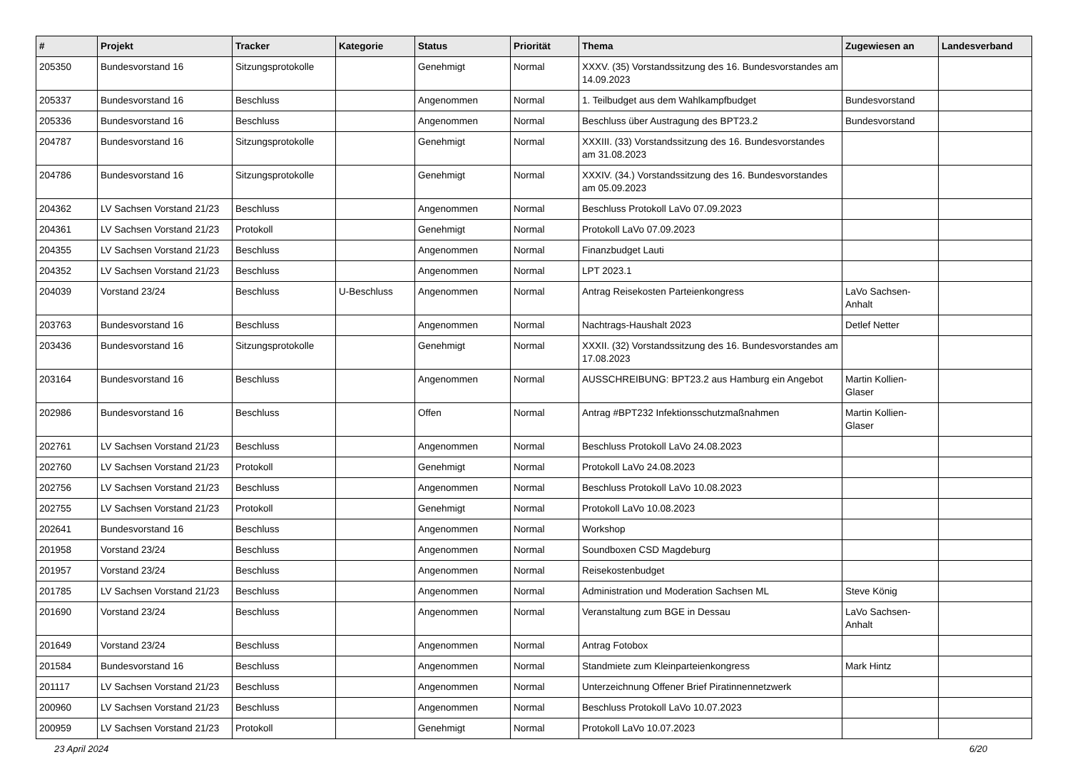| # | Projekt | Tracker | Kategorie | Status | Priorität | Thema | Zugewiesen an | Landesverband |
| --- | --- | --- | --- | --- | --- | --- | --- | --- |
| 205350 | Bundesvorstand 16 | Sitzungsprotokolle | | Genehmigt | Normal | XXXV. (35) Vorstandssitzung des 16. Bundesvorstandes am 14.09.2023 | | |
| 205337 | Bundesvorstand 16 | Beschluss | | Angenommen | Normal | 1. Teilbudget aus dem Wahlkampfbudget | Bundesvorstand | |
| 205336 | Bundesvorstand 16 | Beschluss | | Angenommen | Normal | Beschluss über Austragung des BPT23.2 | Bundesvorstand | |
| 204787 | Bundesvorstand 16 | Sitzungsprotokolle | | Genehmigt | Normal | XXXIII. (33) Vorstandssitzung des 16. Bundesvorstandes am 31.08.2023 | | |
| 204786 | Bundesvorstand 16 | Sitzungsprotokolle | | Genehmigt | Normal | XXXIV. (34.) Vorstandssitzung des 16. Bundesvorstandes am 05.09.2023 | | |
| 204362 | LV Sachsen Vorstand 21/23 | Beschluss | | Angenommen | Normal | Beschluss Protokoll LaVo 07.09.2023 | | |
| 204361 | LV Sachsen Vorstand 21/23 | Protokoll | | Genehmigt | Normal | Protokoll LaVo 07.09.2023 | | |
| 204355 | LV Sachsen Vorstand 21/23 | Beschluss | | Angenommen | Normal | Finanzbudget Lauti | | |
| 204352 | LV Sachsen Vorstand 21/23 | Beschluss | | Angenommen | Normal | LPT 2023.1 | | |
| 204039 | Vorstand 23/24 | Beschluss | U-Beschluss | Angenommen | Normal | Antrag Reisekosten Parteienkongress | LaVo Sachsen-Anhalt | |
| 203763 | Bundesvorstand 16 | Beschluss | | Angenommen | Normal | Nachtrags-Haushalt 2023 | Detlef Netter | |
| 203436 | Bundesvorstand 16 | Sitzungsprotokolle | | Genehmigt | Normal | XXXII. (32) Vorstandssitzung des 16. Bundesvorstandes am 17.08.2023 | | |
| 203164 | Bundesvorstand 16 | Beschluss | | Angenommen | Normal | AUSSCHREIBUNG: BPT23.2 aus Hamburg ein Angebot | Martin Kollien-Glaser | |
| 202986 | Bundesvorstand 16 | Beschluss | | Offen | Normal | Antrag #BPT232 Infektionsschutzmaßnahmen | Martin Kollien-Glaser | |
| 202761 | LV Sachsen Vorstand 21/23 | Beschluss | | Angenommen | Normal | Beschluss Protokoll LaVo 24.08.2023 | | |
| 202760 | LV Sachsen Vorstand 21/23 | Protokoll | | Genehmigt | Normal | Protokoll LaVo 24.08.2023 | | |
| 202756 | LV Sachsen Vorstand 21/23 | Beschluss | | Angenommen | Normal | Beschluss Protokoll LaVo 10.08.2023 | | |
| 202755 | LV Sachsen Vorstand 21/23 | Protokoll | | Genehmigt | Normal | Protokoll LaVo 10.08.2023 | | |
| 202641 | Bundesvorstand 16 | Beschluss | | Angenommen | Normal | Workshop | | |
| 201958 | Vorstand 23/24 | Beschluss | | Angenommen | Normal | Soundboxen CSD Magdeburg | | |
| 201957 | Vorstand 23/24 | Beschluss | | Angenommen | Normal | Reisekostenbudget | | |
| 201785 | LV Sachsen Vorstand 21/23 | Beschluss | | Angenommen | Normal | Administration und Moderation Sachsen ML | Steve König | |
| 201690 | Vorstand 23/24 | Beschluss | | Angenommen | Normal | Veranstaltung zum BGE in Dessau | LaVo Sachsen-Anhalt | |
| 201649 | Vorstand 23/24 | Beschluss | | Angenommen | Normal | Antrag Fotobox | | |
| 201584 | Bundesvorstand 16 | Beschluss | | Angenommen | Normal | Standmiete zum Kleinparteienkongress | Mark Hintz | |
| 201117 | LV Sachsen Vorstand 21/23 | Beschluss | | Angenommen | Normal | Unterzeichnung Offener Brief Piratinnennetzwerk | | |
| 200960 | LV Sachsen Vorstand 21/23 | Beschluss | | Angenommen | Normal | Beschluss Protokoll LaVo 10.07.2023 | | |
| 200959 | LV Sachsen Vorstand 21/23 | Protokoll | | Genehmigt | Normal | Protokoll LaVo 10.07.2023 | | |
23 April 2024 6/20